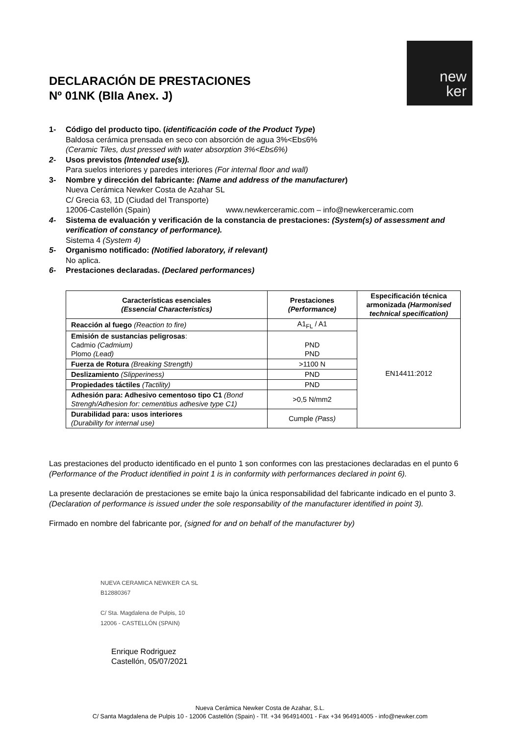DECLARACIÓN DE PRESTACIONES
Nº 01NK (BIIa Anex. J)
new
ker
1- Código del producto tipo. (identificación code of the Product Type)
Baldosa cerámica prensada en seco con absorción de agua 3%<Eb≤6%
(Ceramic Tiles, dust pressed with water absorption 3%<Eb≤6%)
2- Usos previstos (Intended use(s)).
Para suelos interiores y paredes interiores (For internal floor and wall)
3- Nombre y dirección del fabricante: (Name and address of the manufacturer)
Nueva Cerámica Newker Costa de Azahar SL
C/ Grecia 63, 1D (Ciudad del Transporte)
12006-Castellón (Spain) www.newkerceramic.com – info@newkerceramic.com
4- Sistema de evaluación y verificación de la constancia de prestaciones: (System(s) of assessment and verification of constancy of performance).
Sistema 4 (System 4)
5- Organismo notificado: (Notified laboratory, if relevant)
No aplica.
6- Prestaciones declaradas. (Declared performances)
| Características esenciales (Essencial Characteristics) | Prestaciones (Performance) | Especificación técnica armonizada (Harmonised technical specification) |
| --- | --- | --- |
| Reacción al fuego (Reaction to fire) | A1<sub>FL</sub> / A1 | EN14411:2012 |
| Emisión de sustancias peligrosas : Cadmio (Cadmium) Plomo (Lead) | PND PND | |
| Fuerza de Rotura (Breaking Strength) | >1100 N | |
| Deslizamiento (Slipperiness) | PND | |
| Propiedades táctiles (Tactility) | PND | |
| Adhesión para: Adhesivo cementoso tipo C1 (Bond Strengh/Adhesion for: cementitius adhesive type C1) | >0,5 N/mm2 | |
| Durabilidad para: usos interiores (Durability for internal use) | Cumple (Pass) | |
Las prestaciones del producto identificado en el punto 1 son conformes con las prestaciones declaradas en el punto 6 (Performance of the Product identified in point 1 is in conformity with performances declared in point 6).
La presente declaración de prestaciones se emite bajo la única responsabilidad del fabricante indicado en el punto 3. (Declaration of performance is issued under the sole responsability of the manufacturer identified in point 3).
Firmado en nombre del fabricante por, (signed for and on behalf of the manufacturer by)
NUEVA CERAMICA NEWKER CA SL
B12880367
C/ Sta. Magdalena de Pulpis, 10
12006 - CASTELLÓN (SPAIN)
Enrique Rodriguez
Castellón, 05/07/2021
Nueva Cerámica Newker Costa de Azahar, S.L.
C/ Santa Magdalena de Pulpis 10 - 12006 Castellón (Spain) - Tlf. +34 964914001 - Fax +34 964914005 - info@newker.com